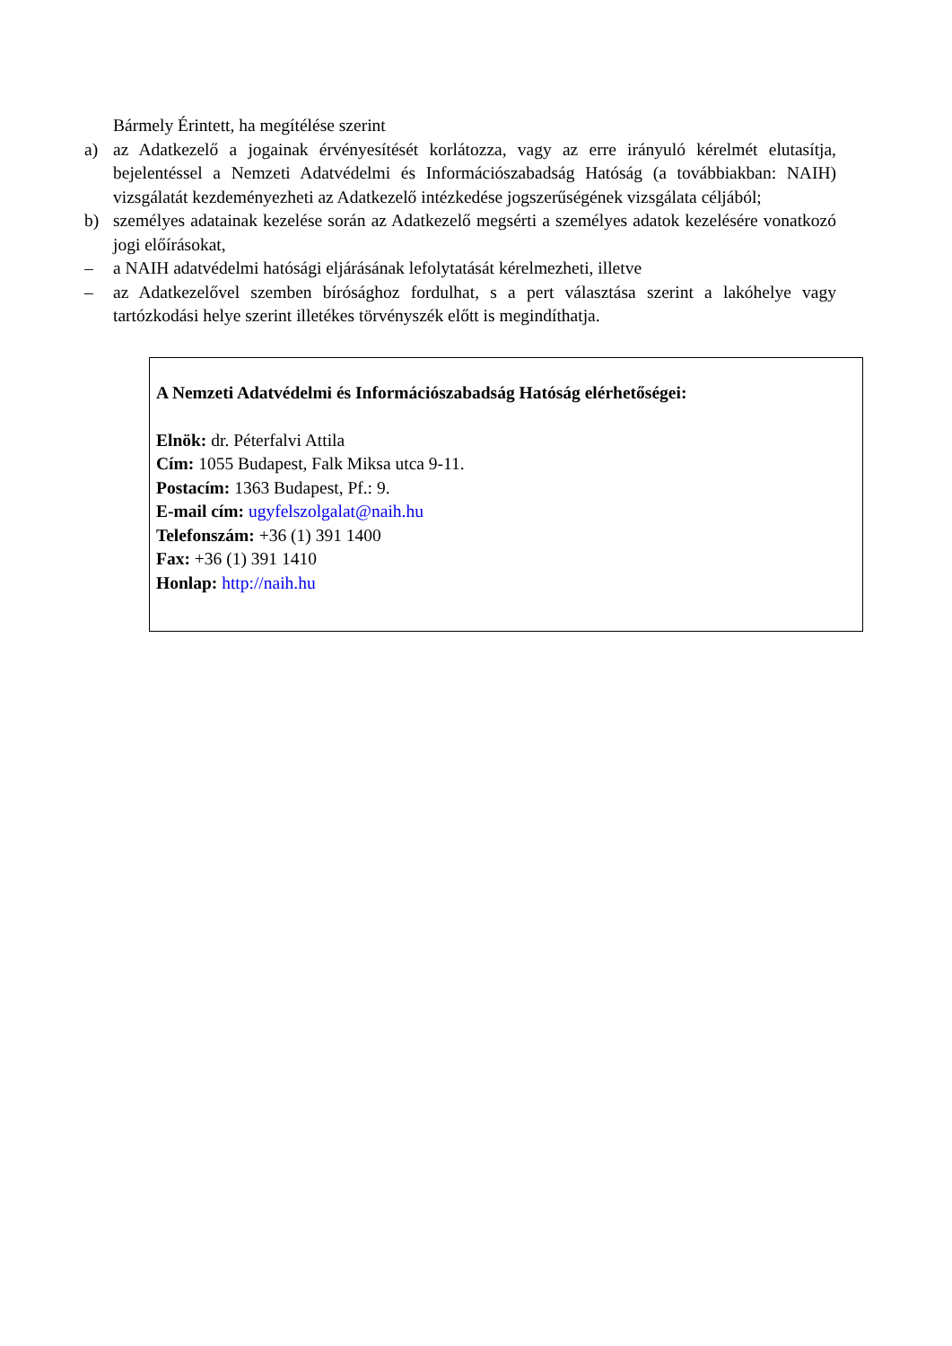Bármely Érintett, ha megítélése szerint
a) az Adatkezelő a jogainak érvényesítését korlátozza, vagy az erre irányuló kérelmét elutasítja, bejelentéssel a Nemzeti Adatvédelmi és Információszabadság Hatóság (a továbbiakban: NAIH) vizsgálatát kezdeményezheti az Adatkezelő intézkedése jogszerűségének vizsgálata céljából;
b) személyes adatainak kezelése során az Adatkezelő megsérti a személyes adatok kezelésére vonatkozó jogi előírásokat,
– a NAIH adatvédelmi hatósági eljárásának lefolytatását kérelmezheti, illetve
– az Adatkezelővel szemben bírósághoz fordulhat, s a pert választása szerint a lakóhelye vagy tartózkodási helye szerint illetékes törvényszék előtt is megindíthatja.
A Nemzeti Adatvédelmi és Információszabadság Hatóság elérhetőségei:
Elnök: dr. Péterfalvi Attila
Cím: 1055 Budapest, Falk Miksa utca 9-11.
Postacím: 1363 Budapest, Pf.: 9.
E-mail cím: ugyfelszolgalat@naih.hu
Telefonszám: +36 (1) 391 1400
Fax: +36 (1) 391 1410
Honlap: http://naih.hu